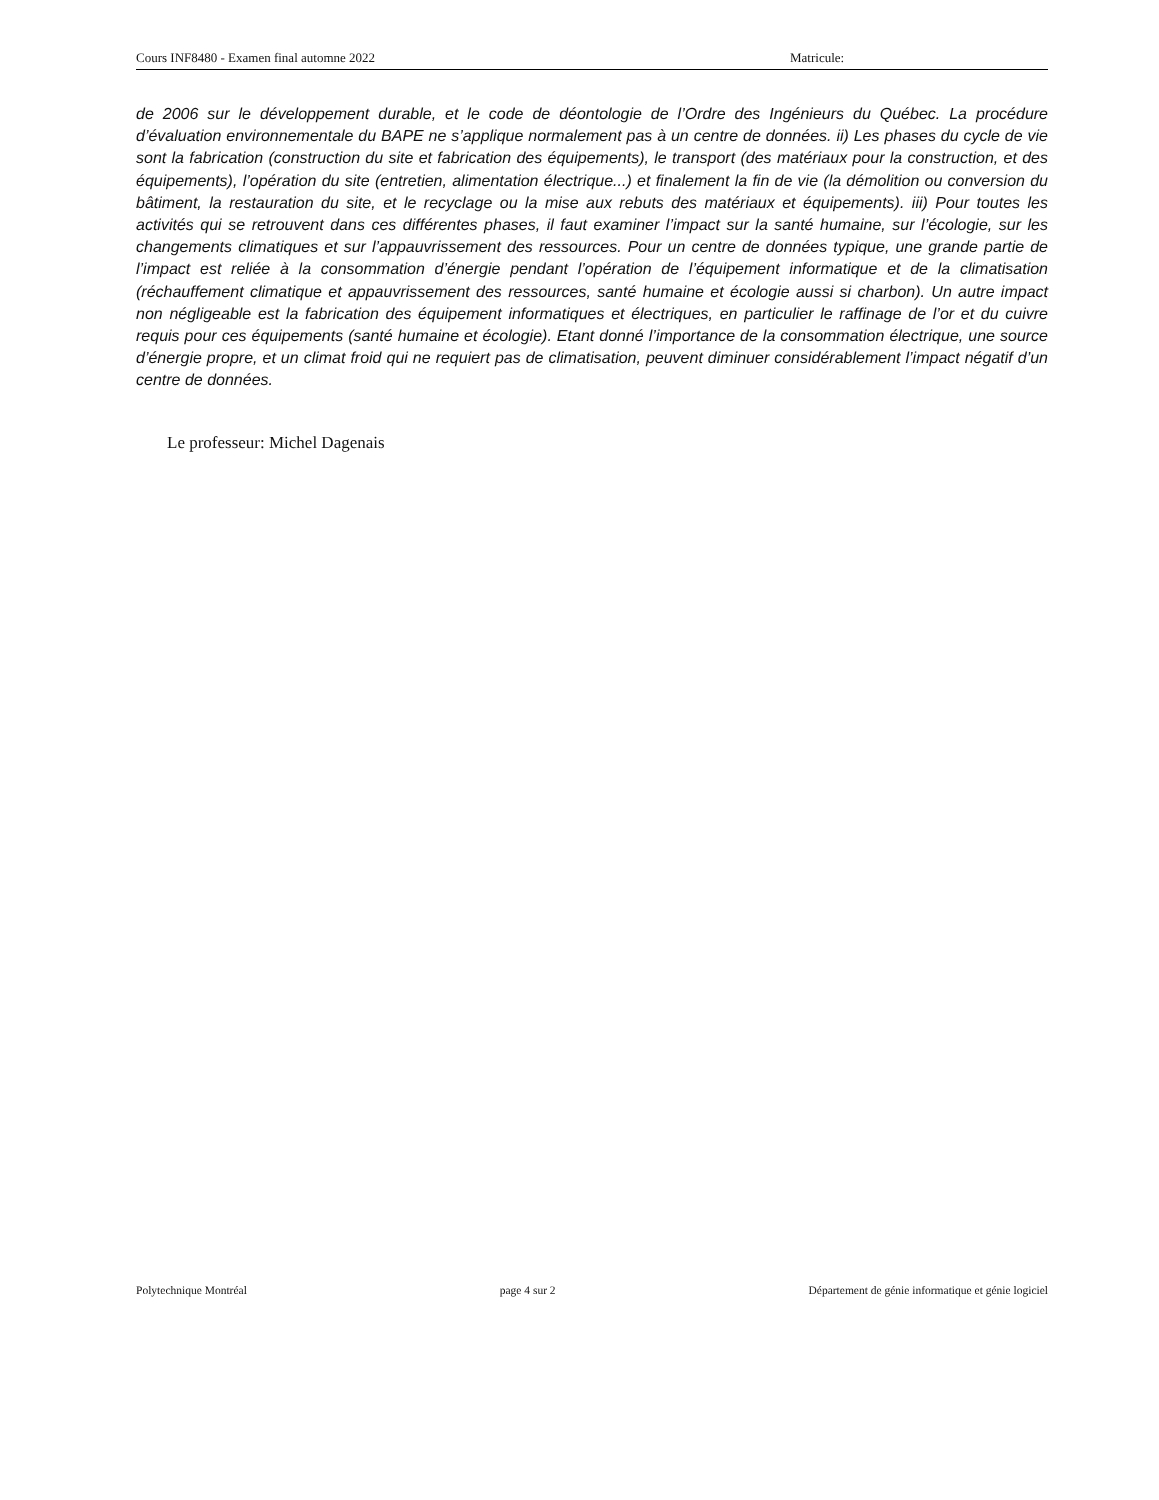Cours INF8480 - Examen final automne 2022 Matricule:
de 2006 sur le développement durable, et le code de déontologie de l’Ordre des Ingénieurs du Québec. La procédure d’évaluation environnementale du BAPE ne s’applique normalement pas à un centre de données. ii) Les phases du cycle de vie sont la fabrication (construction du site et fabrication des équipements), le transport (des matériaux pour la construction, et des équipements), l’opération du site (entretien, alimentation électrique...) et finalement la fin de vie (la démolition ou conversion du bâtiment, la restauration du site, et le recyclage ou la mise aux rebuts des matériaux et équipements). iii) Pour toutes les activités qui se retrouvent dans ces différentes phases, il faut examiner l’impact sur la santé humaine, sur l’écologie, sur les changements climatiques et sur l’appauvrissement des ressources. Pour un centre de données typique, une grande partie de l’impact est reliée à la consommation d’énergie pendant l’opération de l’équipement informatique et de la climatisation (réchauffement climatique et appauvrissement des ressources, santé humaine et écologie aussi si charbon). Un autre impact non négligeable est la fabrication des équipement informatiques et électriques, en particulier le raffinage de l’or et du cuivre requis pour ces équipements (santé humaine et écologie). Etant donné l’importance de la consommation électrique, une source d’énergie propre, et un climat froid qui ne requiert pas de climatisation, peuvent diminuer considérablement l’impact négatif d’un centre de données.
Le professeur: Michel Dagenais
Polytechnique Montréal page 4 sur 2 Département de génie informatique et génie logiciel